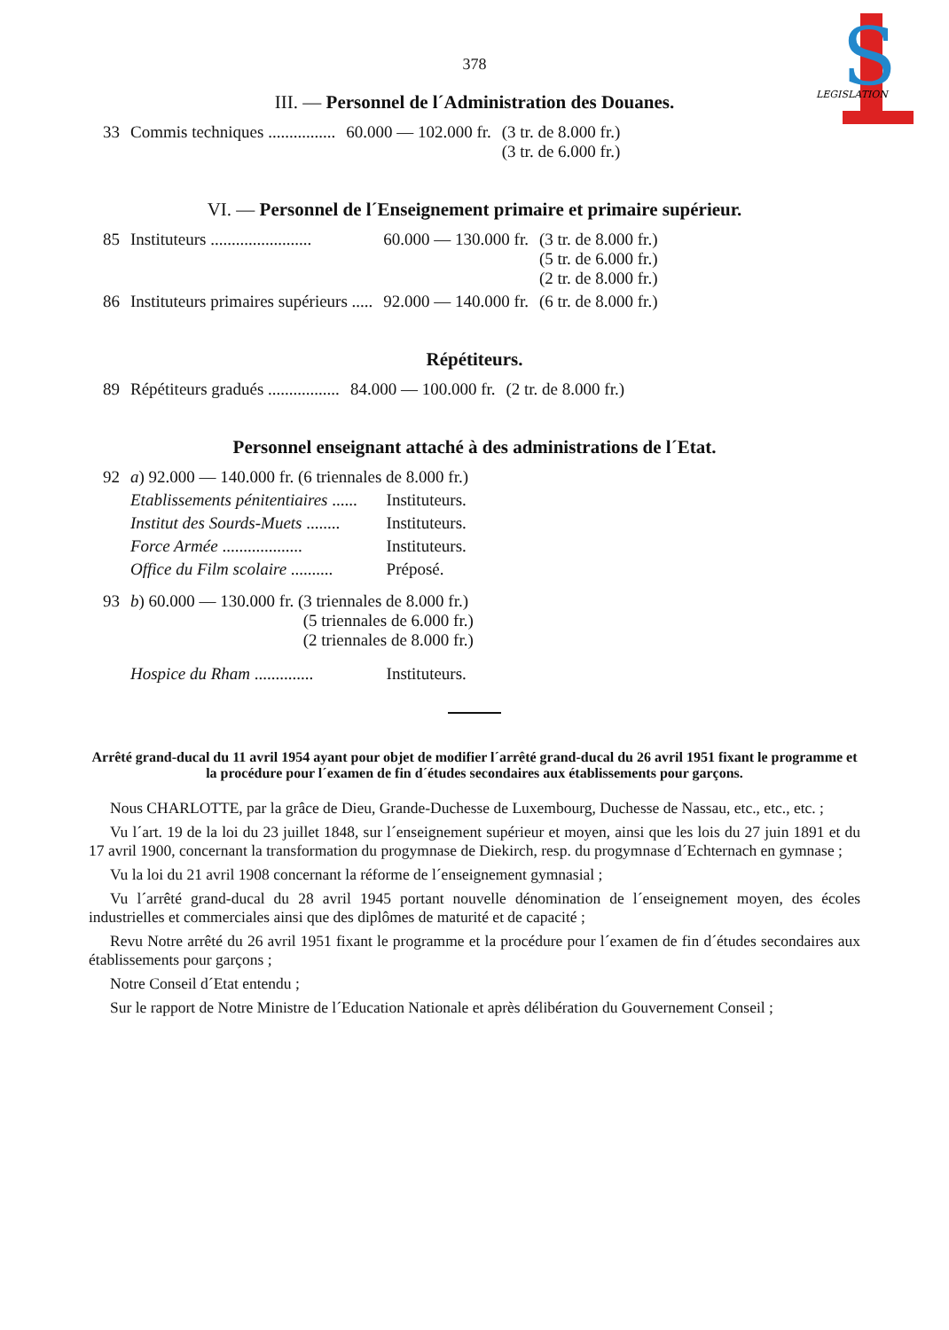S
LEGISLATION
378
III. — Personnel de l´Administration des Douanes.
| 33 | Commis techniques ................ | 60.000 — 102.000 fr. | (3 tr. de 8.000 fr.) (3 tr. de 6.000 fr.) |
VI. — Personnel de l´Enseignement primaire et primaire supérieur.
| 85 | Instituteurs ........................ | 60.000 — 130.000 fr. | (3 tr. de 8.000 fr.) (5 tr. de 6.000 fr.) (2 tr. de 8.000 fr.) |
| 86 | Instituteurs primaires supérieurs ..... | 92.000 — 140.000 fr. | (6 tr. de 8.000 fr.) |
Répétiteurs.
| 89 | Répétiteurs gradués ................. | 84.000 — 100.000 fr. | (2 tr. de 8.000 fr.) |
Personnel enseignant attaché à des administrations de l´Etat.
| 92 | a ) 92.000 — 140.000 fr. (6 triennales de 8.000 fr.) | |
| | Etablissements pénitentiaires ...... | Instituteurs. |
| | Institut des Sourds-Muets ........ | Instituteurs. |
| | Force Armée ................... | Instituteurs. |
| | Office du Film scolaire .......... | Préposé. |
| 93 | b ) 60.000 — 130.000 fr. (3 triennales de 8.000 fr.) (5 triennales de 6.000 fr.) (2 triennales de 8.000 fr.) | |
| | Hospice du Rham .............. | Instituteurs. |
Arrêté grand-ducal du 11 avril 1954 ayant pour objet de modifier l´arrêté grand-ducal du 26 avril 1951 fixant le programme et la procédure pour l´examen de fin d´études secondaires aux établissements pour garçons.
Nous CHARLOTTE, par la grâce de Dieu, Grande-Duchesse de Luxembourg, Duchesse de Nassau, etc., etc., etc. ;
Vu l´art. 19 de la loi du 23 juillet 1848, sur l´enseignement supérieur et moyen, ainsi que les lois du 27 juin 1891 et du 17 avril 1900, concernant la transformation du progymnase de Diekirch, resp. du progymnase d´Echternach en gymnase ;
Vu la loi du 21 avril 1908 concernant la réforme de l´enseignement gymnasial ;
Vu l´arrêté grand-ducal du 28 avril 1945 portant nouvelle dénomination de l´enseignement moyen, des écoles industrielles et commerciales ainsi que des diplômes de maturité et de capacité ;
Revu Notre arrêté du 26 avril 1951 fixant le programme et la procédure pour l´examen de fin d´études secondaires aux établissements pour garçons ;
Notre Conseil d´Etat entendu ;
Sur le rapport de Notre Ministre de l´Education Nationale et après délibération du Gouvernement Conseil ;